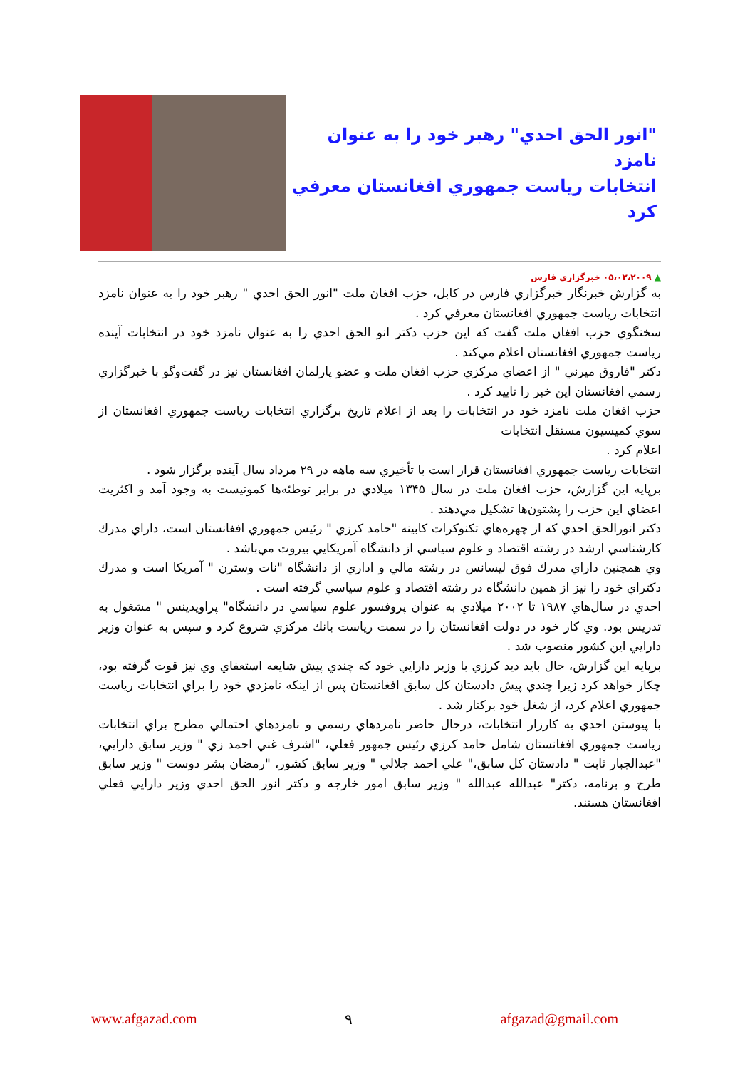"انور الحق احدي" رهبر خود را به عنوان نامزد
انتخابات رياست جمهوري افغانستان معرفي كرد
▲ ۰۵،۰۲،۲۰۰۹ خبرگزاري فارس
به گزارش خبرنگار خبرگزاري فارس در كابل، حزب افغان ملت "انور الحق احدي " رهبر خود را به عنوان نامزد انتخابات رياست جمهوري افغانستان معرفي كرد .
سخنگوي حزب افغان ملت گفت كه اين حزب دكتر انو الحق احدي را به عنوان نامزد خود در انتخابات آينده رياست جمهوري افغانستان اعلام مي‌كند .
دكتر "فاروق ميرني " از اعضاي مركزي حزب افغان ملت و عضو پارلمان افغانستان نيز در گفت‌وگو با خبرگزاري رسمي افغانستان اين خبر را تاييد كرد .
حزب افغان ملت نامزد خود در انتخابات را بعد از اعلام تاريخ برگزاري انتخابات رياست جمهوري افغانستان از سوي كميسيون مستقل انتخابات
اعلام كرد .
انتخابات رياست جمهوري افغانستان قرار است با تأخيري سه ماهه در ۲۹ مرداد سال آينده برگزار شود .
برپايه اين گزارش، حزب افغان ملت در سال ۱۳۴۵ ميلادي در برابر توطئه‌ها كمونيست به وجود آمد و اكثريت اعضاي اين حزب را پشتون‌ها تشكيل مي‌دهند .
دكتر انورالحق احدي كه از چهره‌هاي تكنوكرات كابينه "حامد كرزي " رئيس جمهوري افغانستان است، داراي مدرك كارشناسي ارشد در رشته اقتصاد و علوم سياسي از دانشگاه آمريكايي بيروت مي‌باشد .
وي همچنين داراي مدرك فوق ليسانس در رشته مالي و اداري از دانشگاه "نات وسترن " آمريكا است و مدرك دكتراي خود را نيز از همين دانشگاه در رشته اقتصاد و علوم سياسي گرفته است .
احدي در سال‌هاي ۱۹۸۷ تا ۲۰۰۲ ميلادي به عنوان پروفسور علوم سياسي در دانشگاه" پراويدينس " مشغول به تدريس بود. وي كار خود در دولت افغانستان را در سمت رياست بانك مركزي شروع كرد و سپس به عنوان وزير دارايي اين كشور منصوب شد .
برپايه اين گزارش، حال بايد ديد كرزي با وزير دارايي خود كه چندي پيش شايعه استعفاي وي نيز قوت گرفته بود، چكار خواهد كرد زيرا چندي پيش دادستان كل سابق افغانستان پس از اينكه نامزدي خود را براي انتخابات رياست جمهوري اعلام كرد، از شغل خود بركنار شد .
با پيوستن احدي به كارزار انتخابات، درحال حاضر نامزدهاي رسمي و نامزدهاي احتمالي مطرح براي انتخابات رياست جمهوري افغانستان شامل حامد كرزي رئيس جمهور فعلي، "اشرف غني احمد زي " وزير سابق دارايي، "عبدالجبار ثابت " دادستان كل سابق،" علي احمد جلالي " وزير سابق كشور، "رمضان بشر دوست " وزير سابق طرح و برنامه، دكتر" عبدالله عبدالله " وزير سابق امور خارجه و دكتر انور الحق احدي وزير دارايي فعلي افغانستان هستند.
www.afgazad.com ۹ afgazad@gmail.com